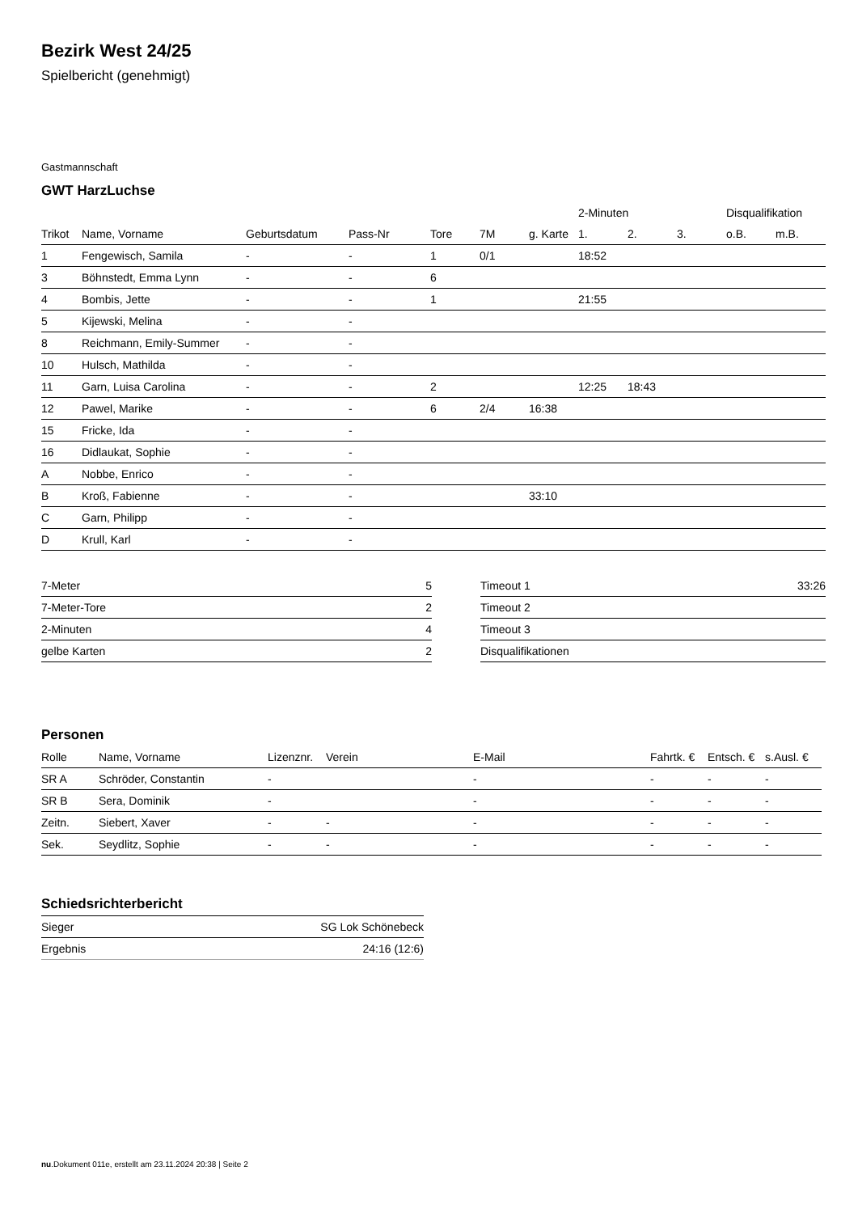Bezirk West 24/25
Spielbericht (genehmigt)
Gastmannschaft
GWT HarzLuchse
| | | | | | | | 2-Minuten | | | Disqualifikation | |
| --- | --- | --- | --- | --- | --- | --- | --- | --- | --- | --- | --- |
| Trikot | Name, Vorname | Geburtsdatum | Pass-Nr | Tore | 7M | g. Karte | 1. | 2. | 3. | o.B. | m.B. |
| 1 | Fengewisch, Samila | - | - | 1 | 0/1 | | 18:52 | | | | |
| 3 | Böhnstedt, Emma Lynn | - | - | 6 | | | | | | | |
| 4 | Bombis, Jette | - | - | 1 | | | 21:55 | | | | |
| 5 | Kijewski, Melina | - | - | | | | | | | | |
| 8 | Reichmann, Emily-Summer | - | - | | | | | | | | |
| 10 | Hulsch, Mathilda | - | - | | | | | | | | |
| 11 | Garn, Luisa Carolina | - | - | 2 | | | 12:25 | 18:43 | | | |
| 12 | Pawel, Marike | - | - | 6 | 2/4 | 16:38 | | | | | |
| 15 | Fricke, Ida | - | - | | | | | | | | |
| 16 | Didlaukat, Sophie | - | - | | | | | | | | |
| A | Nobbe, Enrico | - | - | | | | | | | | |
| B | Kroß, Fabienne | - | - | | | 33:10 | | | | | |
| C | Garn, Philipp | - | - | | | | | | | | |
| D | Krull, Karl | - | - | | | | | | | | |
| 7-Meter | 5 |
| 7-Meter-Tore | 2 |
| 2-Minuten | 4 |
| gelbe Karten | 2 |
| Timeout 1 | 33:26 |
| Timeout 2 | |
| Timeout 3 | |
| Disqualifikationen | |
Personen
| Rolle | Name, Vorname | Lizenznr. | Verein | E-Mail | Fahrtk. € | Entsch. € | s.Ausl. € |
| --- | --- | --- | --- | --- | --- | --- | --- |
| SR A | Schröder, Constantin | - | | - | - | - | - |
| SR B | Sera, Dominik | - | | - | - | - | - |
| Zeitn. | Siebert, Xaver | - | - | - | - | - | - |
| Sek. | Seydlitz, Sophie | - | - | - | - | - | - |
Schiedsrichterbericht
| Sieger | SG Lok Schönebeck |
| Ergebnis | 24:16 (12:6) |
nu.Dokument 011e, erstellt am 23.11.2024 20:38 | Seite 2